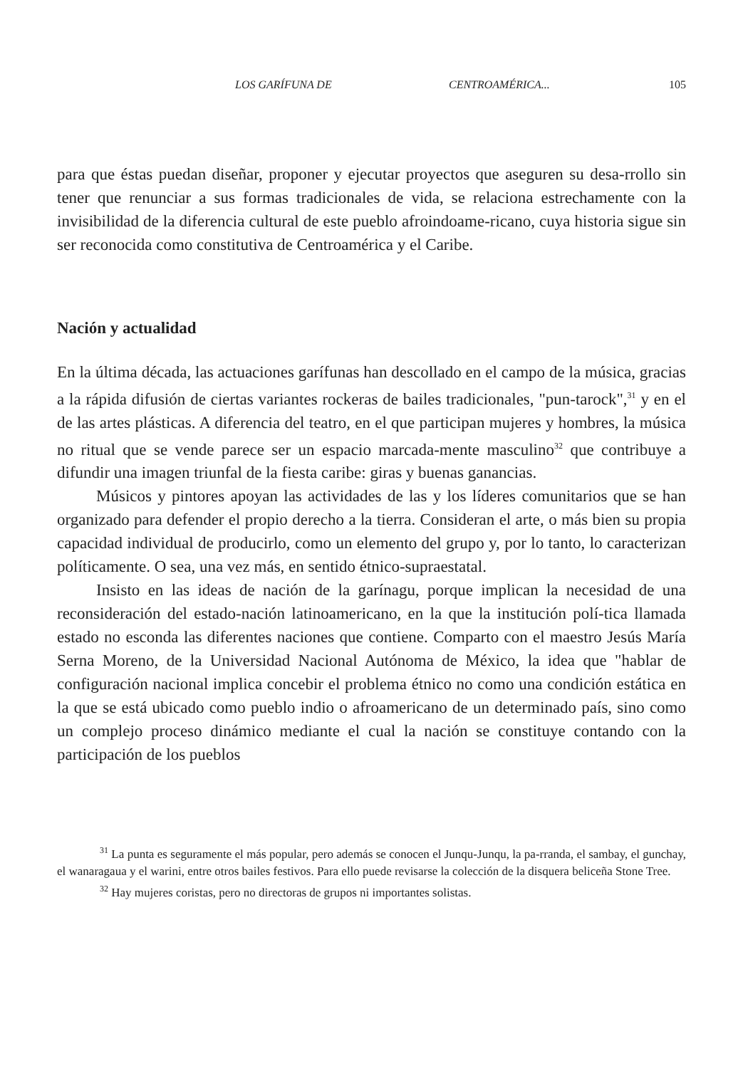LOS GARÍFUNA DE CENTROAMÉRICA... 105
para que éstas puedan diseñar, proponer y ejecutar proyectos que aseguren su desa-rrollo sin tener que renunciar a sus formas tradicionales de vida, se relaciona estrechamente con la invisibilidad de la diferencia cultural de este pueblo afroindoame-ricano, cuya historia sigue sin ser reconocida como constitutiva de Centroamérica y el Caribe.
Nación y actualidad
En la última década, las actuaciones garífunas han descollado en el campo de la música, gracias a la rápida difusión de ciertas variantes rockeras de bailes tradicionales, "pun-tarock",<sup>31</sup> y en el de las artes plásticas. A diferencia del teatro, en el que participan mujeres y hombres, la música no ritual que se vende parece ser un espacio marcada-mente masculino<sup>32</sup> que contribuye a difundir una imagen triunfal de la fiesta caribe: giras y buenas ganancias.
Músicos y pintores apoyan las actividades de las y los líderes comunitarios que se han organizado para defender el propio derecho a la tierra. Consideran el arte, o más bien su propia capacidad individual de producirlo, como un elemento del grupo y, por lo tanto, lo caracterizan políticamente. O sea, una vez más, en sentido étnico-supraestatal.
Insisto en las ideas de nación de la garínagu, porque implican la necesidad de una reconsideración del estado-nación latinoamericano, en la que la institución polí-tica llamada estado no esconda las diferentes naciones que contiene. Comparto con el maestro Jesús María Serna Moreno, de la Universidad Nacional Autónoma de México, la idea que "hablar de configuración nacional implica concebir el problema étnico no como una condición estática en la que se está ubicado como pueblo indio o afroamericano de un determinado país, sino como un complejo proceso dinámico mediante el cual la nación se constituye contando con la participación de los pueblos
<sup>31</sup> La punta es seguramente el más popular, pero además se conocen el Junqu-Junqu, la pa-rranda, el sambay, el gunchay, el wanaragaua y el warini, entre otros bailes festivos. Para ello puede revisarse la colección de la disquera beliceña Stone Tree.
<sup>32</sup> Hay mujeres coristas, pero no directoras de grupos ni importantes solistas.